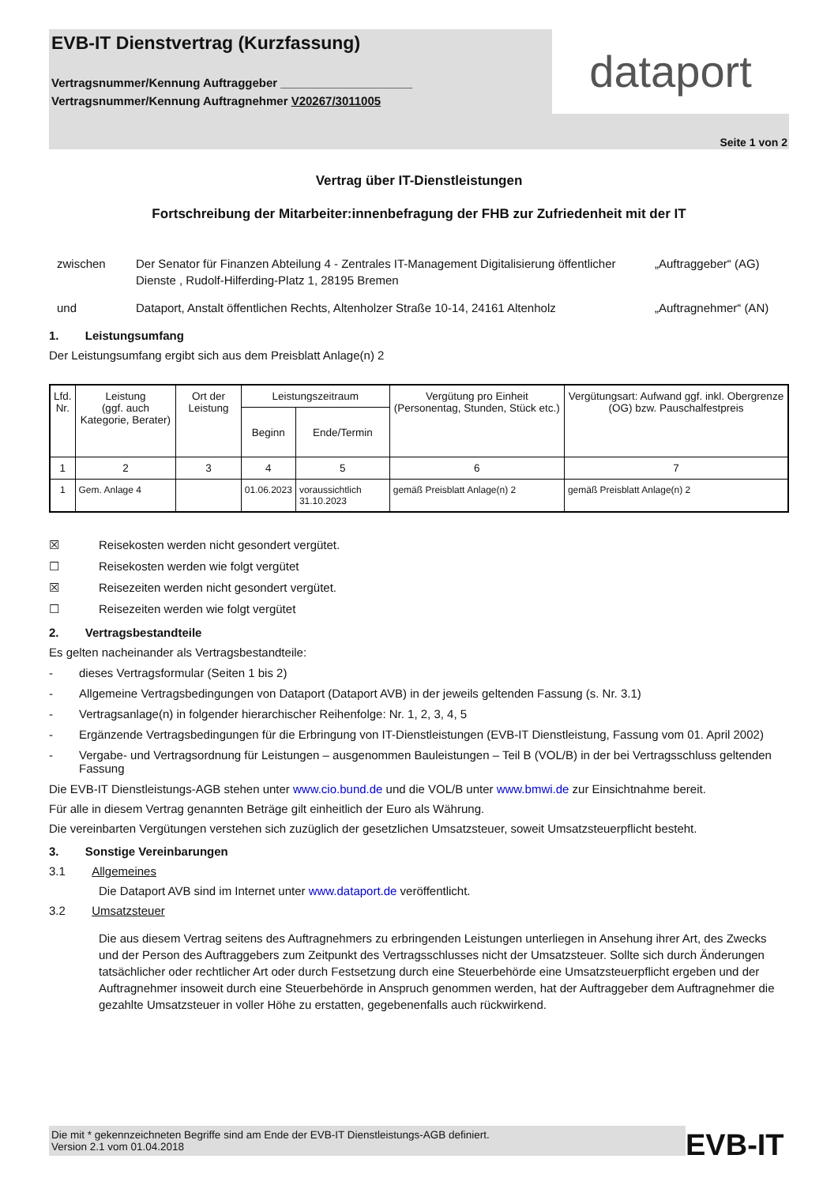EVB-IT Dienstvertrag (Kurzfassung)
Vertragsnummer/Kennung Auftraggeber ____________________
Vertragsnummer/Kennung Auftragnehmer V20267/3011005
dataport
Seite 1 von 2
Vertrag über IT-Dienstleistungen
Fortschreibung der Mitarbeiter:innenbefragung der FHB zur Zufriedenheit mit der IT
zwischen
Der Senator für Finanzen Abteilung 4 - Zentrales IT-Management Digitalisierung öffentlicher Dienste , Rudolf-Hilferding-Platz 1, 28195 Bremen
„Auftraggeber“ (AG)
und
Dataport, Anstalt öffentlichen Rechts, Altenholzer Straße 10-14, 24161 Altenholz
„Auftragnehmer“ (AN)
1. Leistungsumfang
Der Leistungsumfang ergibt sich aus dem Preisblatt Anlage(n) 2
| Lfd. Nr. | Leistung (ggf. auch Kategorie, Berater) | Ort der Leistung | Leistungszeitraum | | Vergütung pro Einheit (Personentag, Stunden, Stück etc.) | Vergütungsart: Aufwand ggf. inkl. Obergrenze (OG) bzw. Pauschalfestpreis |
| --- | --- | --- | --- | --- | --- | --- |
| | | | Beginn | Ende/Termin | | |
| 1 | 2 | 3 | 4 | 5 | 6 | 7 |
| 1 | Gem. Anlage 4 | | 01.06.2023 | voraussichtlich 31.10.2023 | gemäß Preisblatt Anlage(n) 2 | gemäß Preisblatt Anlage(n) 2 |
☒ Reisekosten werden nicht gesondert vergütet.
☐ Reisekosten werden wie folgt vergütet
☒ Reisezeiten werden nicht gesondert vergütet.
☐ Reisezeiten werden wie folgt vergütet
2. Vertragsbestandteile
Es gelten nacheinander als Vertragsbestandteile:
- dieses Vertragsformular (Seiten 1 bis 2)
- Allgemeine Vertragsbedingungen von Dataport (Dataport AVB) in der jeweils geltenden Fassung (s. Nr. 3.1)
- Vertragsanlage(n) in folgender hierarchischer Reihenfolge: Nr. 1, 2, 3, 4, 5
- Ergänzende Vertragsbedingungen für die Erbringung von IT-Dienstleistungen (EVB-IT Dienstleistung, Fassung vom 01. April 2002)
- Vergabe- und Vertragsordnung für Leistungen – ausgenommen Bauleistungen – Teil B (VOL/B) in der bei Vertragsschluss geltenden Fassung
Die EVB-IT Dienstleistungs-AGB stehen unter www.cio.bund.de und die VOL/B unter www.bmwi.de zur Einsichtnahme bereit.
Für alle in diesem Vertrag genannten Beträge gilt einheitlich der Euro als Währung.
Die vereinbarten Vergütungen verstehen sich zuzüglich der gesetzlichen Umsatzsteuer, soweit Umsatzsteuerpflicht besteht.
3. Sonstige Vereinbarungen
3.1 Allgemeines
Die Dataport AVB sind im Internet unter www.dataport.de veröffentlicht.
3.2 Umsatzsteuer
Die aus diesem Vertrag seitens des Auftragnehmers zu erbringenden Leistungen unterliegen in Ansehung ihrer Art, des Zwecks und der Person des Auftraggebers zum Zeitpunkt des Vertragsschlusses nicht der Umsatzsteuer. Sollte sich durch Änderungen tatsächlicher oder rechtlicher Art oder durch Festsetzung durch eine Steuerbehörde eine Umsatzsteuerpflicht ergeben und der Auftragnehmer insoweit durch eine Steuerbehörde in Anspruch genommen werden, hat der Auftraggeber dem Auftragnehmer die gezahlte Umsatzsteuer in voller Höhe zu erstatten, gegebenenfalls auch rückwirkend.
Die mit * gekennzeichneten Begriffe sind am Ende der EVB-IT Dienstleistungs-AGB definiert.
Version 2.1 vom 01.04.2018
EVB-IT